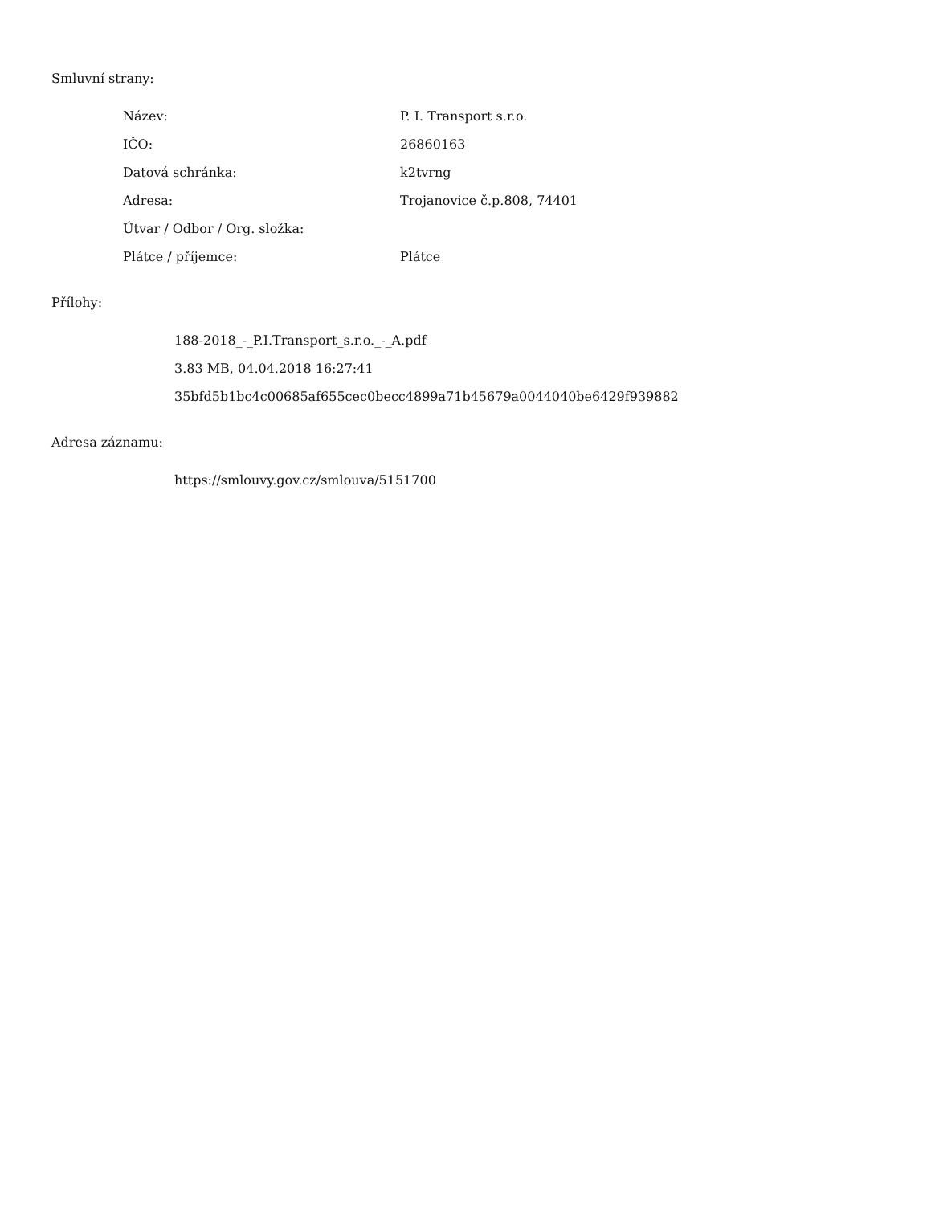Smluvní strany:
| Název: | P. I. Transport s.r.o. |
| IČO: | 26860163 |
| Datová schránka: | k2tvrng |
| Adresa: | Trojanovice č.p.808, 74401 |
| Útvar / Odbor / Org. složka: | |
| Plátce / příjemce: | Plátce |
Přílohy:
188-2018_-_P.I.Transport_s.r.o._-_A.pdf
3.83 MB, 04.04.2018 16:27:41
35bfd5b1bc4c00685af655cec0becc4899a71b45679a0044040be6429f939882
Adresa záznamu:
https://smlouvy.gov.cz/smlouva/5151700